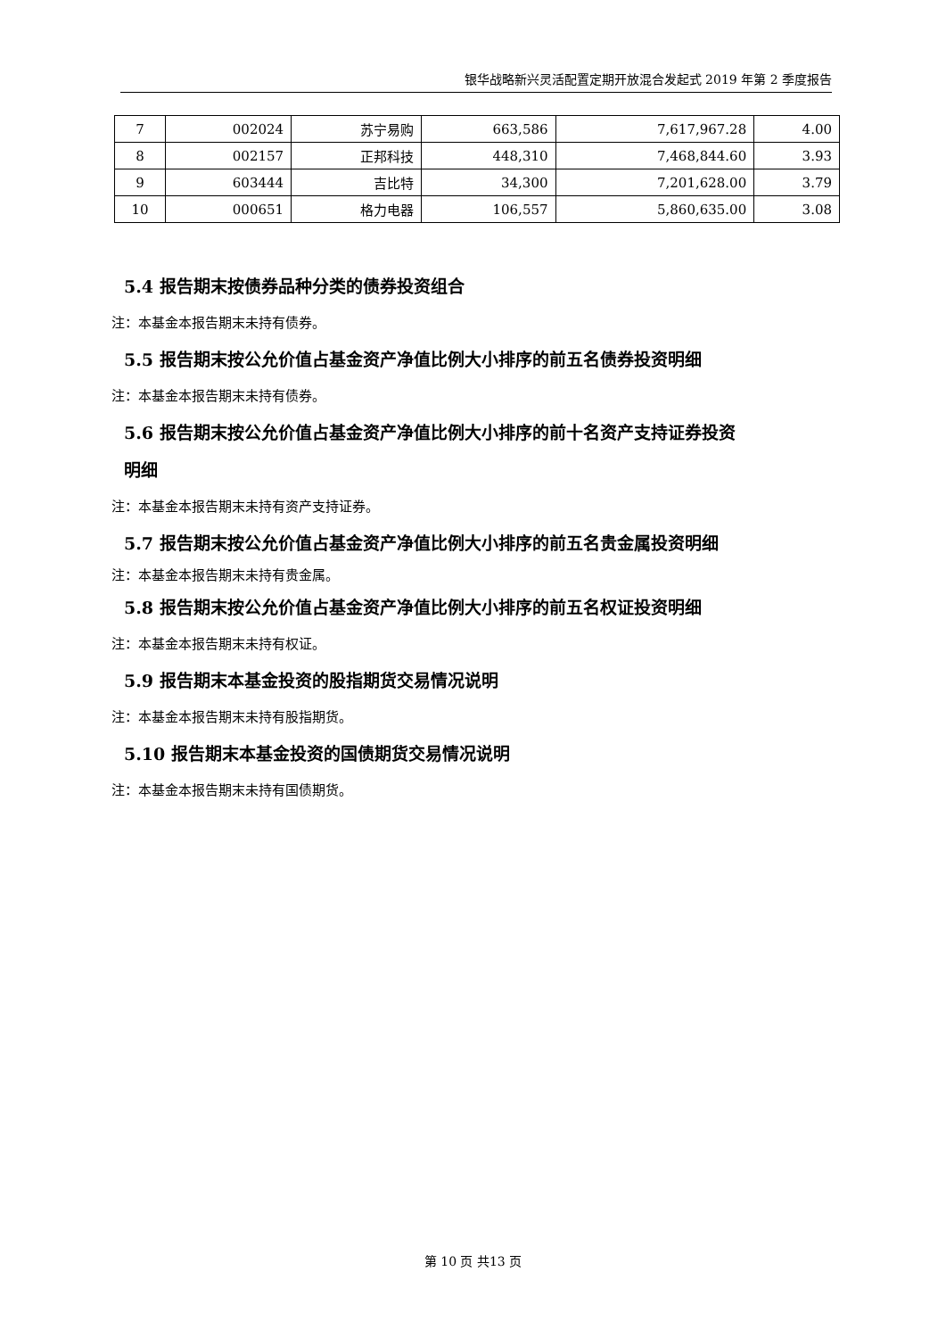银华战略新兴灵活配置定期开放混合发起式 2019 年第 2 季度报告
| 7 | 002024 | 苏宁易购 | 663,586 | 7,617,967.28 | 4.00 |
| 8 | 002157 | 正邦科技 | 448,310 | 7,468,844.60 | 3.93 |
| 9 | 603444 | 吉比特 | 34,300 | 7,201,628.00 | 3.79 |
| 10 | 000651 | 格力电器 | 106,557 | 5,860,635.00 | 3.08 |
5.4 报告期末按债券品种分类的债券投资组合
注：本基金本报告期末未持有债券。
5.5 报告期末按公允价值占基金资产净值比例大小排序的前五名债券投资明细
注：本基金本报告期末未持有债券。
5.6 报告期末按公允价值占基金资产净值比例大小排序的前十名资产支持证券投资
明细
注：本基金本报告期末未持有资产支持证券。
5.7 报告期末按公允价值占基金资产净值比例大小排序的前五名贵金属投资明细
注：本基金本报告期末未持有贵金属。
5.8 报告期末按公允价值占基金资产净值比例大小排序的前五名权证投资明细
注：本基金本报告期末未持有权证。
5.9 报告期末本基金投资的股指期货交易情况说明
注：本基金本报告期末未持有股指期货。
5.10 报告期末本基金投资的国债期货交易情况说明
注：本基金本报告期末未持有国债期货。
第 10 页 共13 页